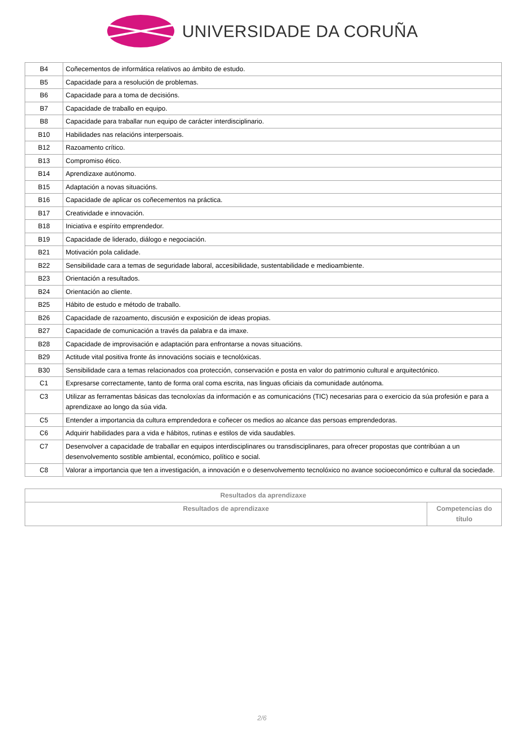UNIVERSIDADE DA CORUÑA
| B4 | Coñecementos de informática relativos ao ámbito de estudo. |
| B5 | Capacidade para a resolución de problemas. |
| B6 | Capacidade para a toma de decisións. |
| B7 | Capacidade de traballo en equipo. |
| B8 | Capacidade para traballar nun equipo de carácter interdisciplinario. |
| B10 | Habilidades nas relacións interpersoais. |
| B12 | Razoamento crítico. |
| B13 | Compromiso ético. |
| B14 | Aprendizaxe autónomo. |
| B15 | Adaptación a novas situacións. |
| B16 | Capacidade de aplicar os coñecementos na práctica. |
| B17 | Creatividade e innovación. |
| B18 | Iniciativa e espírito emprendedor. |
| B19 | Capacidade de liderado, diálogo e negociación. |
| B21 | Motivación pola calidade. |
| B22 | Sensibilidade cara a temas de seguridade laboral, accesibilidade, sustentabilidade e medioambiente. |
| B23 | Orientación a resultados. |
| B24 | Orientación ao cliente. |
| B25 | Hábito de estudo e método de traballo. |
| B26 | Capacidade de razoamento, discusión e exposición de ideas propias. |
| B27 | Capacidade de comunicación a través da palabra e da imaxe. |
| B28 | Capacidade de improvisación e adaptación para enfrontarse a novas situacións. |
| B29 | Actitude vital positiva fronte ás innovacións sociais e tecnolóxicas. |
| B30 | Sensibilidade cara a temas relacionados coa protección, conservación e posta en valor do patrimonio cultural e arquitectónico. |
| C1 | Expresarse correctamente, tanto de forma oral coma escrita, nas linguas oficiais da comunidade autónoma. |
| C3 | Utilizar as ferramentas básicas das tecnoloxías da información e as comunicacións (TIC) necesarias para o exercicio da súa profesión e para a aprendizaxe ao longo da súa vida. |
| C5 | Entender a importancia da cultura emprendedora e coñecer os medios ao alcance das persoas emprendedoras. |
| C6 | Adquirir habilidades para a vida e hábitos, rutinas e estilos de vida saudables. |
| C7 | Desenvolver a capacidade de traballar en equipos interdisciplinares ou transdisciplinares, para ofrecer propostas que contribúan a un desenvolvemento sostible ambiental, económico, político e social. |
| C8 | Valorar a importancia que ten a investigación, a innovación e o desenvolvemento tecnolóxico no avance socioeconómico e cultural da sociedade. |
| Resultados da aprendizaxe | |
| --- | --- |
| Resultados de aprendizaxe | Competencias do título |
2/6